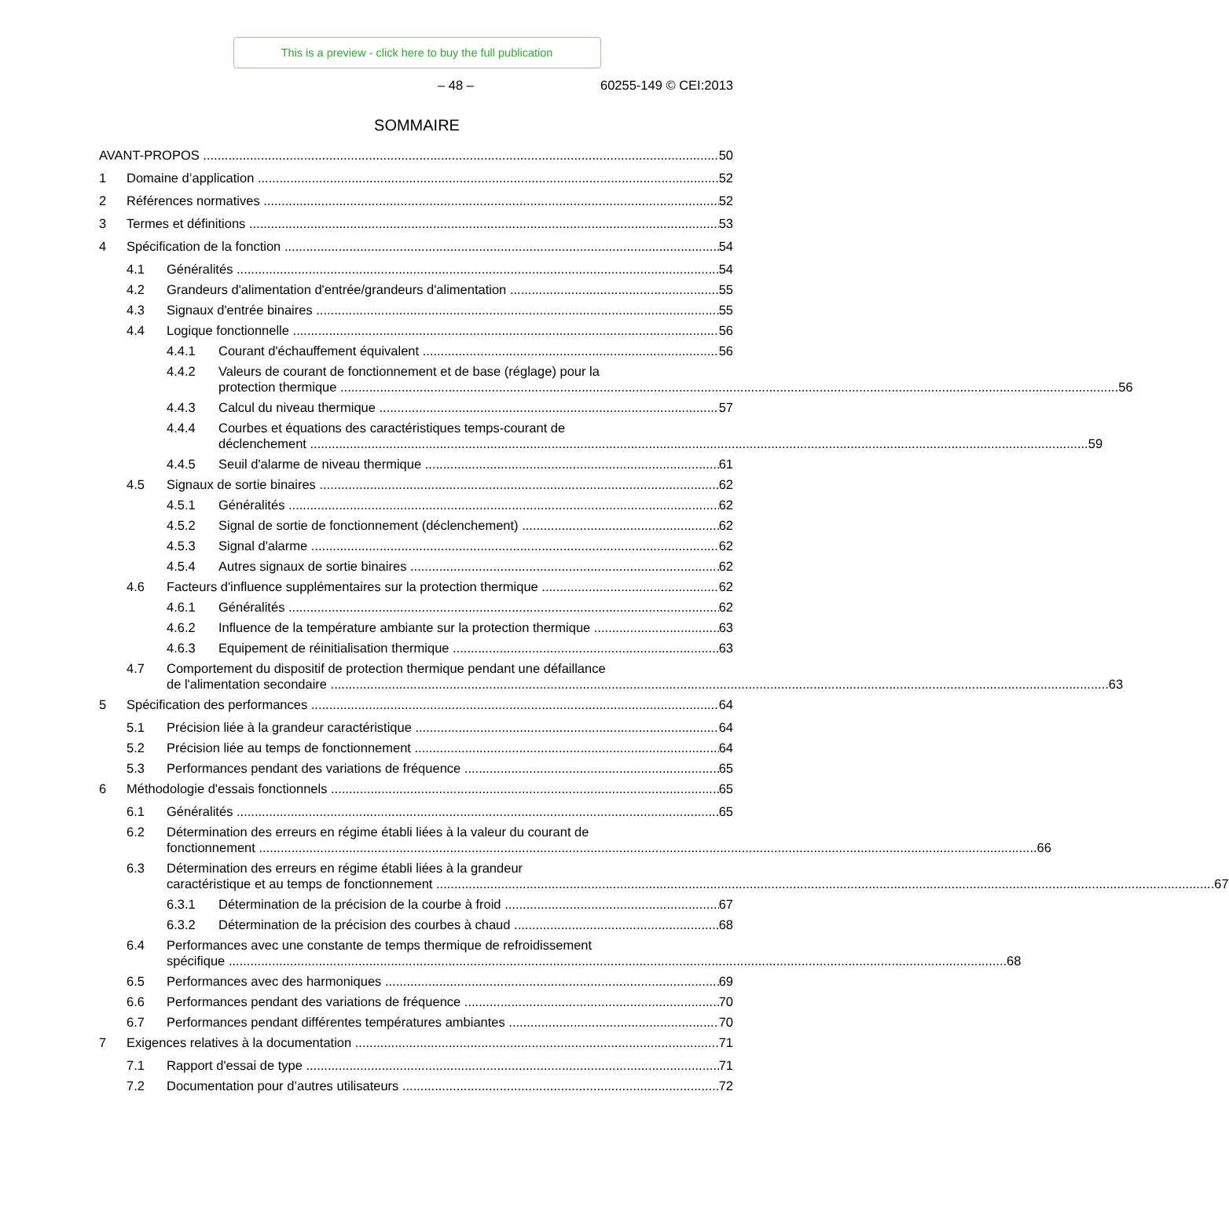This is a preview - click here to buy the full publication
– 48 – 60255-149 © CEI:2013
SOMMAIRE
AVANT-PROPOS 50
1 Domaine d’application 52
2 Références normatives 52
3 Termes et définitions 53
4 Spécification de la fonction 54
4.1 Généralités 54
4.2 Grandeurs d'alimentation d'entrée/grandeurs d'alimentation 55
4.3 Signaux d'entrée binaires 55
4.4 Logique fonctionnelle 56
4.4.1 Courant d'échauffement équivalent 56
4.4.2 Valeurs de courant de fonctionnement et de base (réglage) pour la
protection thermique 56
4.4.3 Calcul du niveau thermique 57
4.4.4 Courbes et équations des caractéristiques temps-courant de
déclenchement 59
4.4.5 Seuil d'alarme de niveau thermique 61
4.5 Signaux de sortie binaires 62
4.5.1 Généralités 62
4.5.2 Signal de sortie de fonctionnement (déclenchement) 62
4.5.3 Signal d'alarme 62
4.5.4 Autres signaux de sortie binaires 62
4.6 Facteurs d'influence supplémentaires sur la protection thermique 62
4.6.1 Généralités 62
4.6.2 Influence de la température ambiante sur la protection thermique 63
4.6.3 Equipement de réinitialisation thermique 63
4.7 Comportement du dispositif de protection thermique pendant une défaillance
de l'alimentation secondaire 63
5 Spécification des performances 64
5.1 Précision liée à la grandeur caractéristique 64
5.2 Précision liée au temps de fonctionnement 64
5.3 Performances pendant des variations de fréquence 65
6 Méthodologie d'essais fonctionnels 65
6.1 Généralités 65
6.2 Détermination des erreurs en régime établi liées à la valeur du courant de
fonctionnement 66
6.3 Détermination des erreurs en régime établi liées à la grandeur
caractéristique et au temps de fonctionnement 67
6.3.1 Détermination de la précision de la courbe à froid 67
6.3.2 Détermination de la précision des courbes à chaud 68
6.4 Performances avec une constante de temps thermique de refroidissement
spécifique 68
6.5 Performances avec des harmoniques 69
6.6 Performances pendant des variations de fréquence 70
6.7 Performances pendant différentes températures ambiantes 70
7 Exigences relatives à la documentation 71
7.1 Rapport d'essai de type 71
7.2 Documentation pour d’autres utilisateurs 72